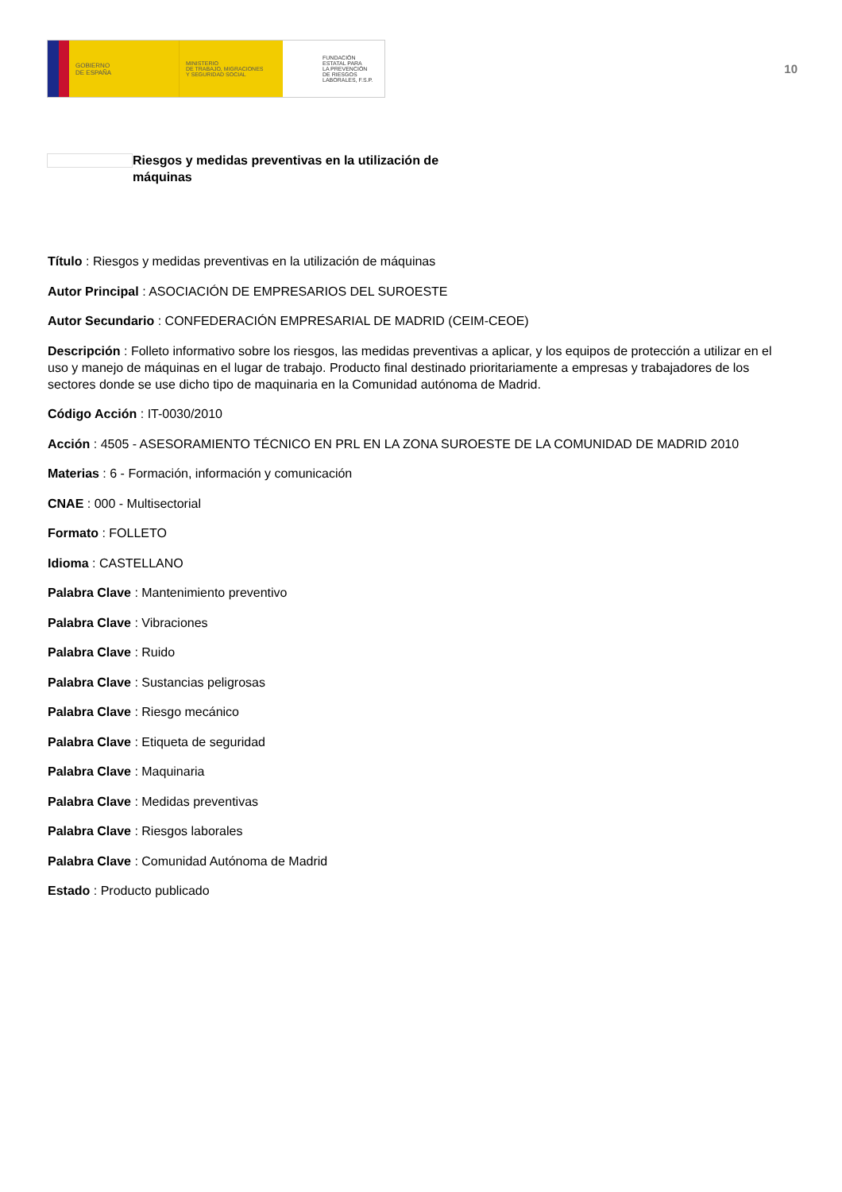GOBIERNO
DE ESPAÑA
MINISTERIO
DE TRABAJO, MIGRACIONES
Y SEGURIDAD SOCIAL
FUNDACIÓN
ESTATAL PARA
LA PREVENCIÓN
DE RIESGOS
LABORALES, F.S.P.
10
Riesgos y medidas preventivas en la utilización de máquinas
Título : Riesgos y medidas preventivas en la utilización de máquinas
Autor Principal : ASOCIACIÓN DE EMPRESARIOS DEL SUROESTE
Autor Secundario : CONFEDERACIÓN EMPRESARIAL DE MADRID (CEIM-CEOE)
Descripción : Folleto informativo sobre los riesgos, las medidas preventivas a aplicar, y los equipos de protección a utilizar en el uso y manejo de máquinas en el lugar de trabajo. Producto final destinado prioritariamente a empresas y trabajadores de los sectores donde se use dicho tipo de maquinaria en la Comunidad autónoma de Madrid.
Código Acción : IT-0030/2010
Acción : 4505 - ASESORAMIENTO TÉCNICO EN PRL EN LA ZONA SUROESTE DE LA COMUNIDAD DE MADRID 2010
Materias : 6 - Formación, información y comunicación
CNAE : 000 - Multisectorial
Formato : FOLLETO
Idioma : CASTELLANO
Palabra Clave : Mantenimiento preventivo
Palabra Clave : Vibraciones
Palabra Clave : Ruido
Palabra Clave : Sustancias peligrosas
Palabra Clave : Riesgo mecánico
Palabra Clave : Etiqueta de seguridad
Palabra Clave : Maquinaria
Palabra Clave : Medidas preventivas
Palabra Clave : Riesgos laborales
Palabra Clave : Comunidad Autónoma de Madrid
Estado : Producto publicado